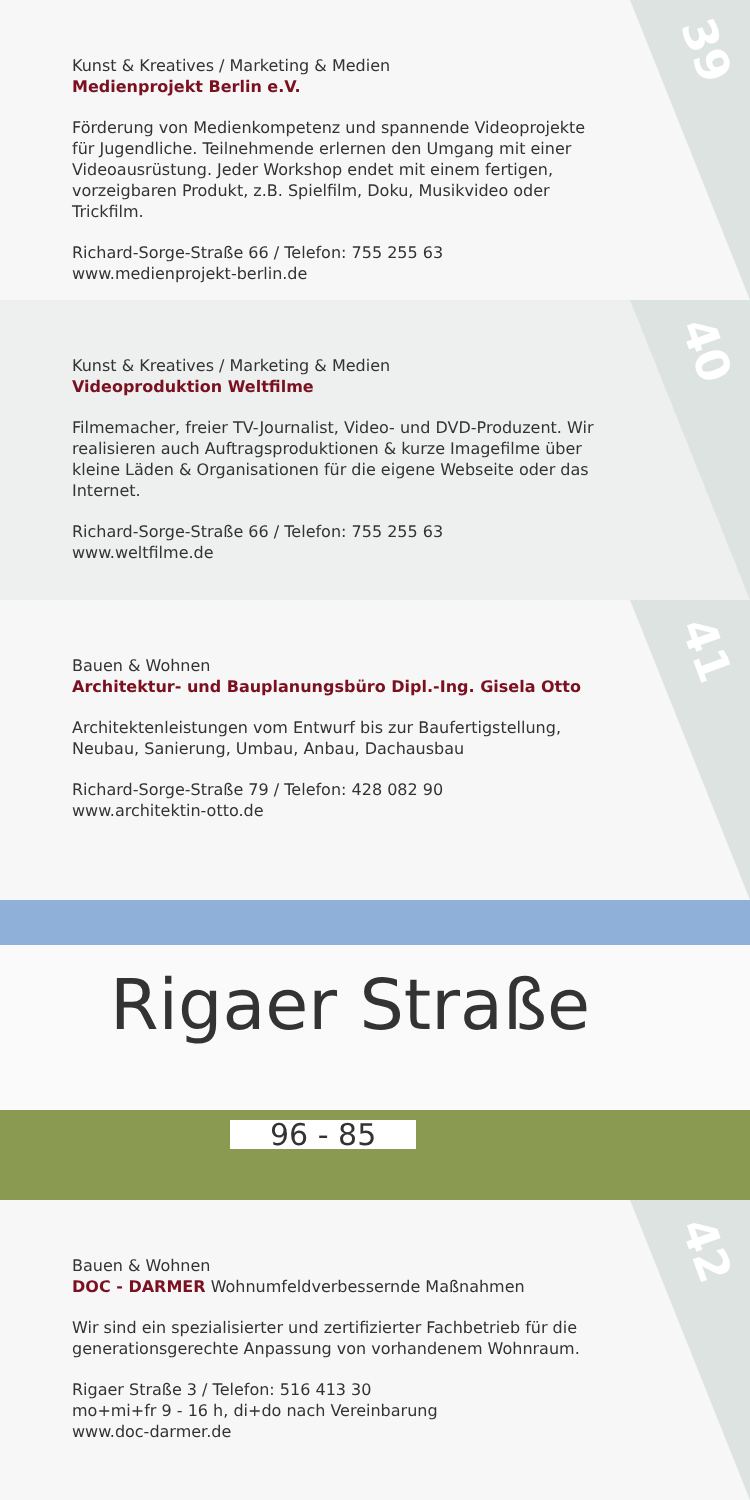39
Kunst & Kreatives / Marketing & Medien
Medienprojekt Berlin e.V.
Förderung von Medienkompetenz und spannende Videoprojekte für Jugendliche. Teilnehmende erlernen den Umgang mit einer Videoausrüstung. Jeder Workshop endet mit einem fertigen, vorzeigbaren Produkt, z.B. Spielfilm, Doku, Musikvideo oder Trickfilm.
Richard-Sorge-Straße 66 / Telefon: 755 255 63
www.medienprojekt-berlin.de
40
Kunst & Kreatives / Marketing & Medien
Videoproduktion Weltfilme
Filmemacher, freier TV-Journalist, Video- und DVD-Produzent. Wir realisieren auch Auftragsproduktionen & kurze Imagefilme über kleine Läden & Organisationen für die eigene Webseite oder das Internet.
Richard-Sorge-Straße 66 / Telefon: 755 255 63
www.weltfilme.de
41
Bauen & Wohnen
Architektur- und Bauplanungsbüro Dipl.-Ing. Gisela Otto
Architektenleistungen vom Entwurf bis zur Baufertigstellung, Neubau, Sanierung, Umbau, Anbau, Dachausbau
Richard-Sorge-Straße 79 / Telefon: 428 082 90
www.architektin-otto.de
Rigaer Straße
96 - 85
42
Bauen & Wohnen
DOC - DARMER Wohnumfeldverbessernde Maßnahmen
Wir sind ein spezialisierter und zertifizierter Fachbetrieb für die generationsgerechte Anpassung von vorhandenem Wohnraum.
Rigaer Straße 3 / Telefon: 516 413 30
mo+mi+fr 9 - 16 h, di+do nach Vereinbarung
www.doc-darmer.de